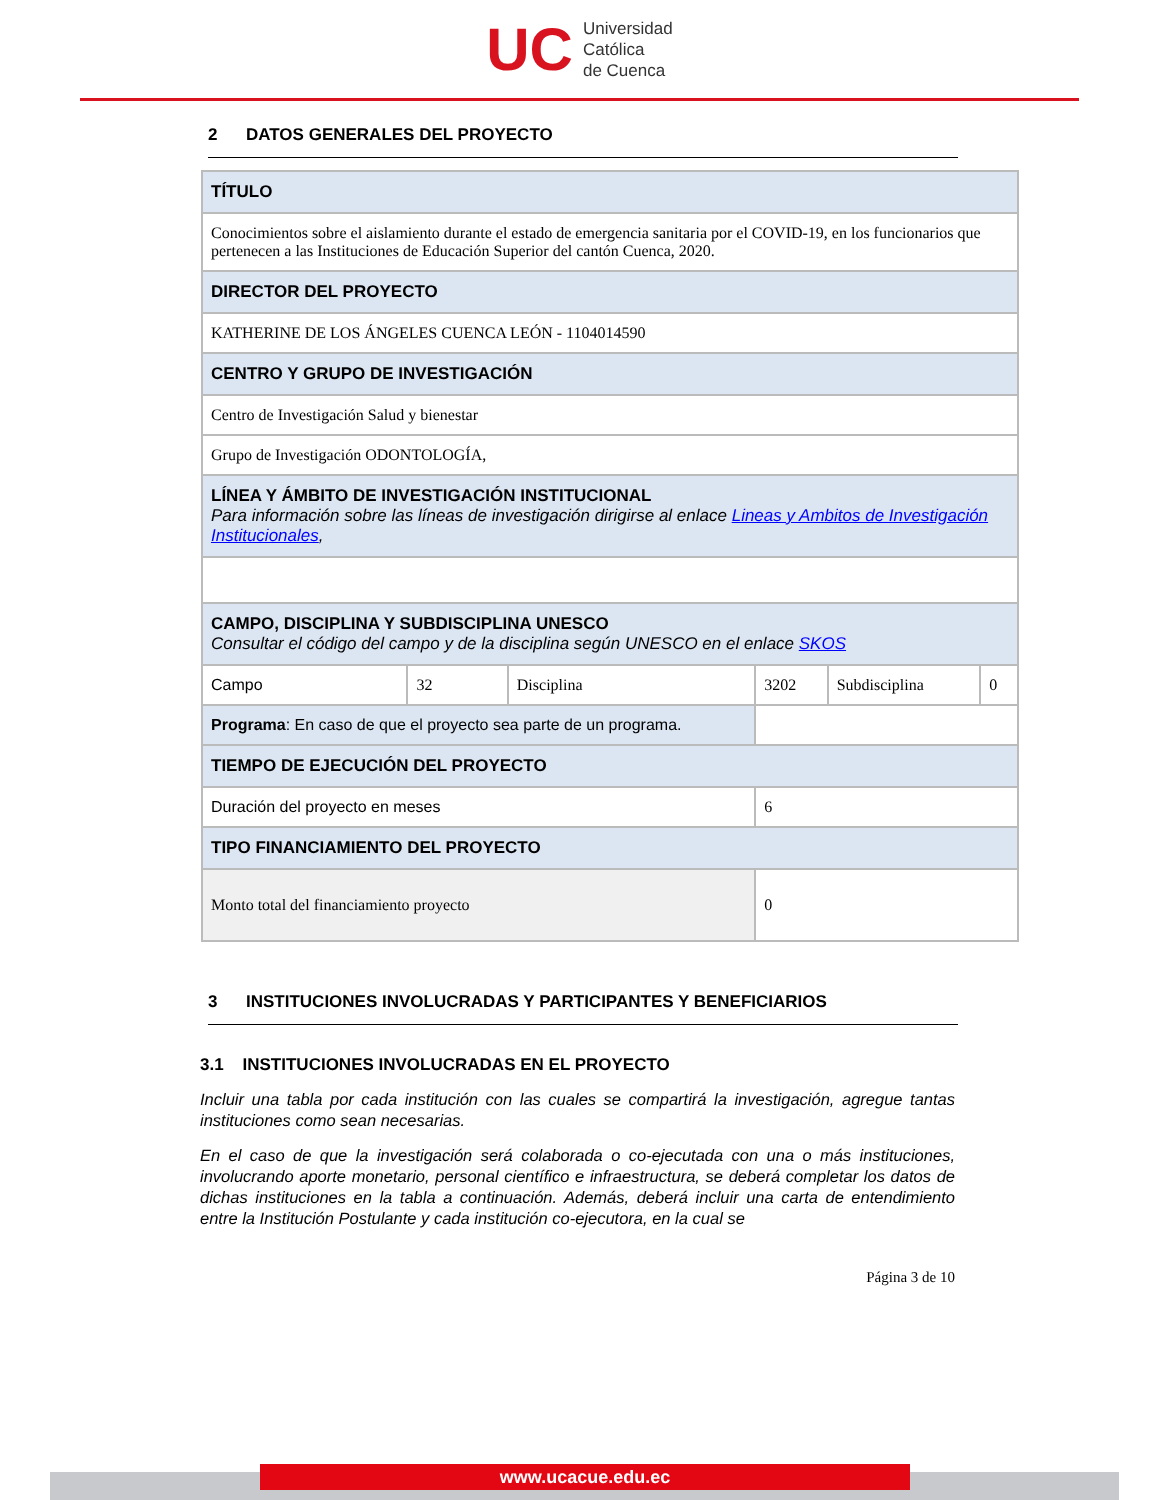UC
Universidad
Católica
de Cuenca
2 DATOS GENERALES DEL PROYECTO
| TÍTULO | | | | | |
| Conocimientos sobre el aislamiento durante el estado de emergencia sanitaria por el COVID-19, en los funcionarios que pertenecen a las Instituciones de Educación Superior del cantón Cuenca, 2020. | | | | | |
| DIRECTOR DEL PROYECTO | | | | | |
| KATHERINE DE LOS ÁNGELES CUENCA LEÓN - 1104014590 | | | | | |
| CENTRO Y GRUPO DE INVESTIGACIÓN | | | | | |
| Centro de Investigación Salud y bienestar | | | | | |
| Grupo de Investigación ODONTOLOGÍA, | | | | | |
| LÍNEA Y ÁMBITO DE INVESTIGACIÓN INSTITUCIONAL Para información sobre las líneas de investigación dirigirse al enlace Lineas y Ambitos de Investigación Institucionales , | | | | | |
| CAMPO, DISCIPLINA Y SUBDISCIPLINA UNESCO Consultar el código del campo y de la disciplina según UNESCO en el enlace SKOS | | | | | |
| Campo | 32 | Disciplina | 3202 | Subdisciplina | 0 |
| Programa : En caso de que el proyecto sea parte de un programa. | | | | | |
| TIEMPO DE EJECUCIÓN DEL PROYECTO | | | | | |
| Duración del proyecto en meses | | | 6 | | |
| TIPO FINANCIAMIENTO DEL PROYECTO | | | | | |
| Monto total del financiamiento proyecto | | | 0 | | |
3 INSTITUCIONES INVOLUCRADAS Y PARTICIPANTES Y BENEFICIARIOS
3.1 INSTITUCIONES INVOLUCRADAS EN EL PROYECTO
Incluir una tabla por cada institución con las cuales se compartirá la investigación, agregue tantas instituciones como sean necesarias.
En el caso de que la investigación será colaborada o co-ejecutada con una o más instituciones, involucrando aporte monetario, personal científico e infraestructura, se deberá completar los datos de dichas instituciones en la tabla a continuación. Además, deberá incluir una carta de entendimiento entre la Institución Postulante y cada institución co-ejecutora, en la cual se
Página 3 de 10
www.ucacue.edu.ec